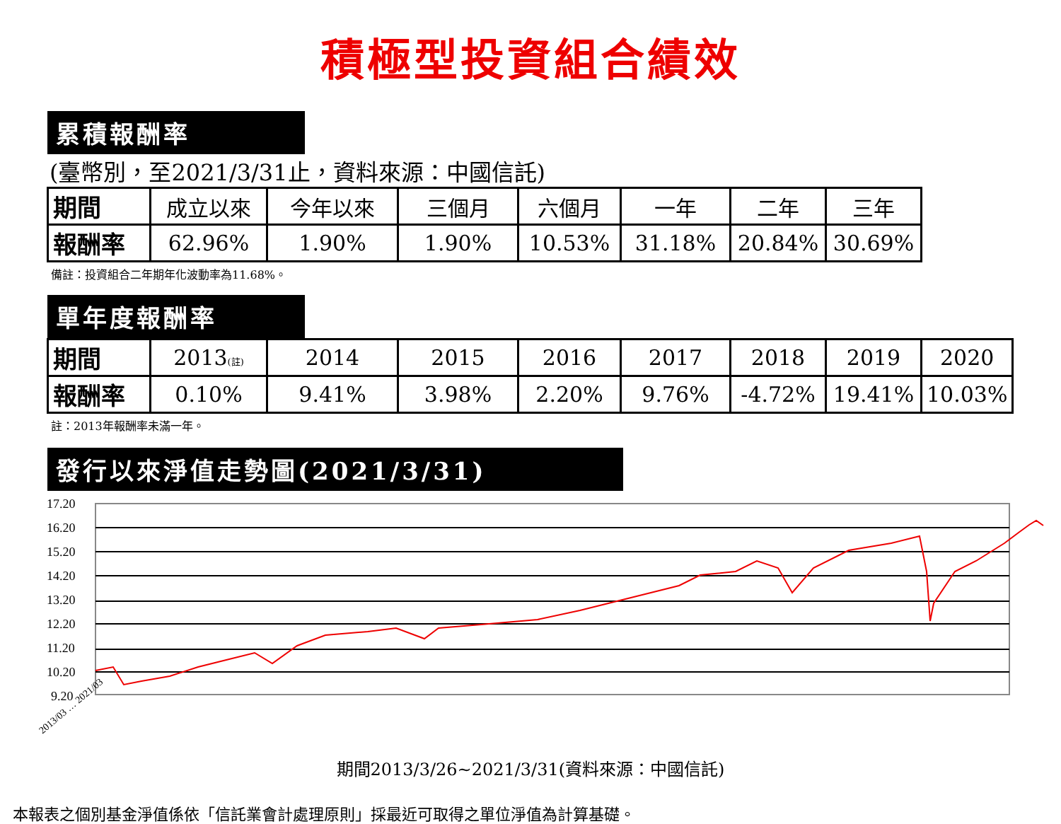積極型投資組合績效
累積報酬率
(臺幣別，至2021/3/31止，資料來源：中國信託)
| 期間 | 成立以來 | 今年以來 | 三個月 | 六個月 | 一年 | 二年 | 三年 |
| 報酬率 | 62.96% | 1.90% | 1.90% | 10.53% | 31.18% | 20.84% | 30.69% |
備註：投資組合二年期年化波動率為11.68%。
單年度報酬率
| 期間 | 2013 (註) | 2014 | 2015 | 2016 | 2017 | 2018 | 2019 | 2020 |
| 報酬率 | 0.10% | 9.41% | 3.98% | 2.20% | 9.76% | -4.72% | 19.41% | 10.03% |
註：2013年報酬率未滿一年。
發行以來淨值走勢圖(2021/3/31)
17.20
16.20
15.20
14.20
13.20
12.20
11.20
10.20
9.20
2013/03 … 2021/03
期間2013/3/26~2021/3/31(資料來源：中國信託)
本報表之個別基金淨值係依「信託業會計處理原則」採最近可取得之單位淨值為計算基礎。